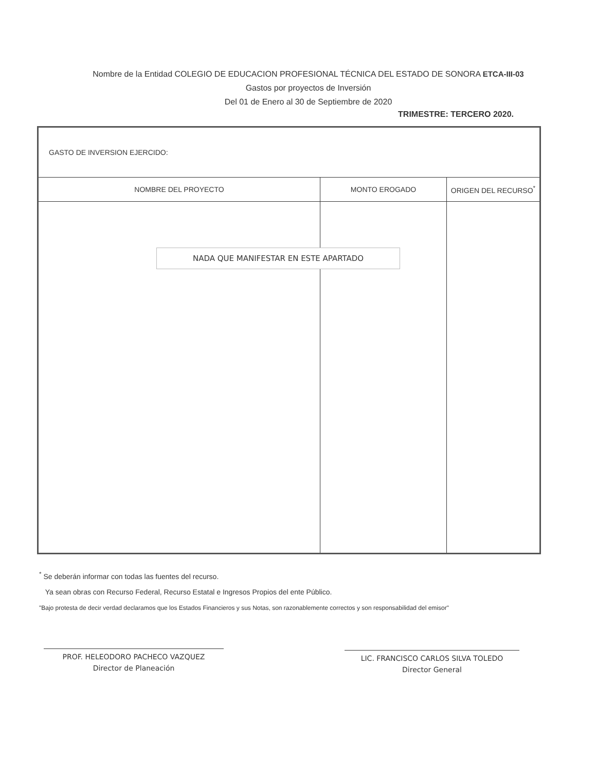Nombre de la Entidad COLEGIO DE EDUCACION PROFESIONAL TÉCNICA DEL ESTADO DE SONORA ETCA-III-03
Gastos por proyectos de Inversión
Del 01 de Enero al 30 de Septiembre de 2020
TRIMESTRE: TERCERO 2020.
| GASTO DE INVERSION EJERCIDO: | | |
| NOMBRE DEL PROYECTO | MONTO EROGADO | ORIGEN DEL RECURSO<sup>*</sup> |
NADA QUE MANIFESTAR EN ESTE APARTADO
<sup>*</sup> Se deberán informar con todas las fuentes del recurso.
Ya sean obras con Recurso Federal, Recurso Estatal e Ingresos Propios del ente Público.
"Bajo protesta de decir verdad declaramos que los Estados Financieros y sus Notas, son razonablemente correctos y son responsabilidad del emisor"
PROF. HELEODORO PACHECO VAZQUEZ
Director de Planeación
LIC. FRANCISCO CARLOS SILVA TOLEDO
Director General